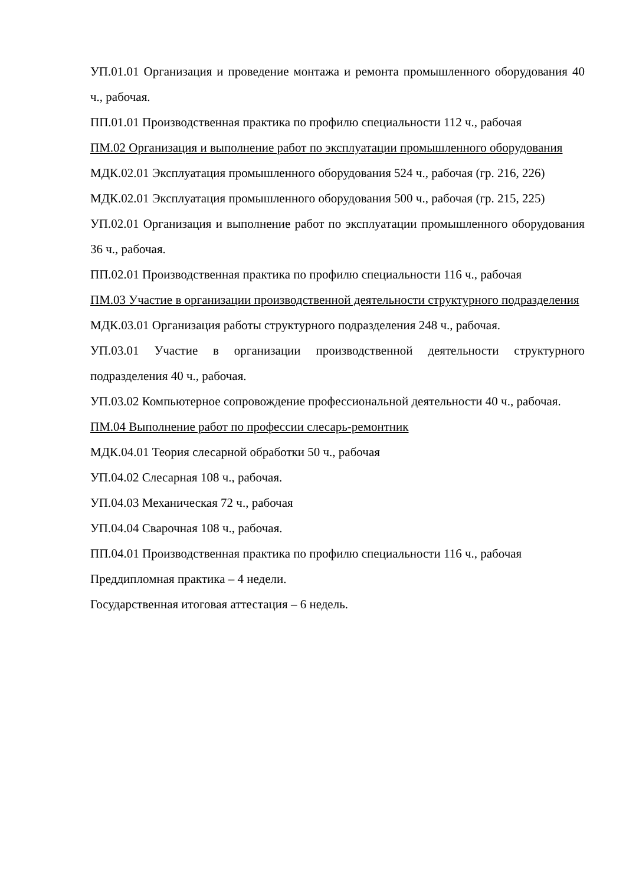УП.01.01 Организация и проведение монтажа и ремонта промышленного оборудования 40 ч., рабочая.
ПП.01.01 Производственная практика по профилю специальности 112 ч., рабочая
ПМ.02 Организация и выполнение работ по эксплуатации промышленного оборудования
МДК.02.01 Эксплуатация промышленного оборудования 524 ч., рабочая (гр. 216, 226)
МДК.02.01 Эксплуатация промышленного оборудования 500 ч., рабочая (гр. 215, 225)
УП.02.01 Организация и выполнение работ по эксплуатации промышленного оборудования 36 ч., рабочая.
ПП.02.01 Производственная практика по профилю специальности 116 ч., рабочая
ПМ.03 Участие в организации производственной деятельности структурного подразделения
МДК.03.01 Организация работы структурного подразделения 248 ч., рабочая.
УП.03.01 Участие в организации производственной деятельности структурного подразделения 40 ч., рабочая.
УП.03.02 Компьютерное сопровождение профессиональной деятельности 40 ч., рабочая.
ПМ.04 Выполнение работ по профессии слесарь-ремонтник
МДК.04.01 Теория слесарной обработки 50 ч., рабочая
УП.04.02 Слесарная 108 ч., рабочая.
УП.04.03 Механическая 72 ч., рабочая
УП.04.04 Сварочная 108 ч., рабочая.
ПП.04.01 Производственная практика по профилю специальности 116 ч., рабочая
Преддипломная практика – 4 недели.
Государственная итоговая аттестация – 6 недель.